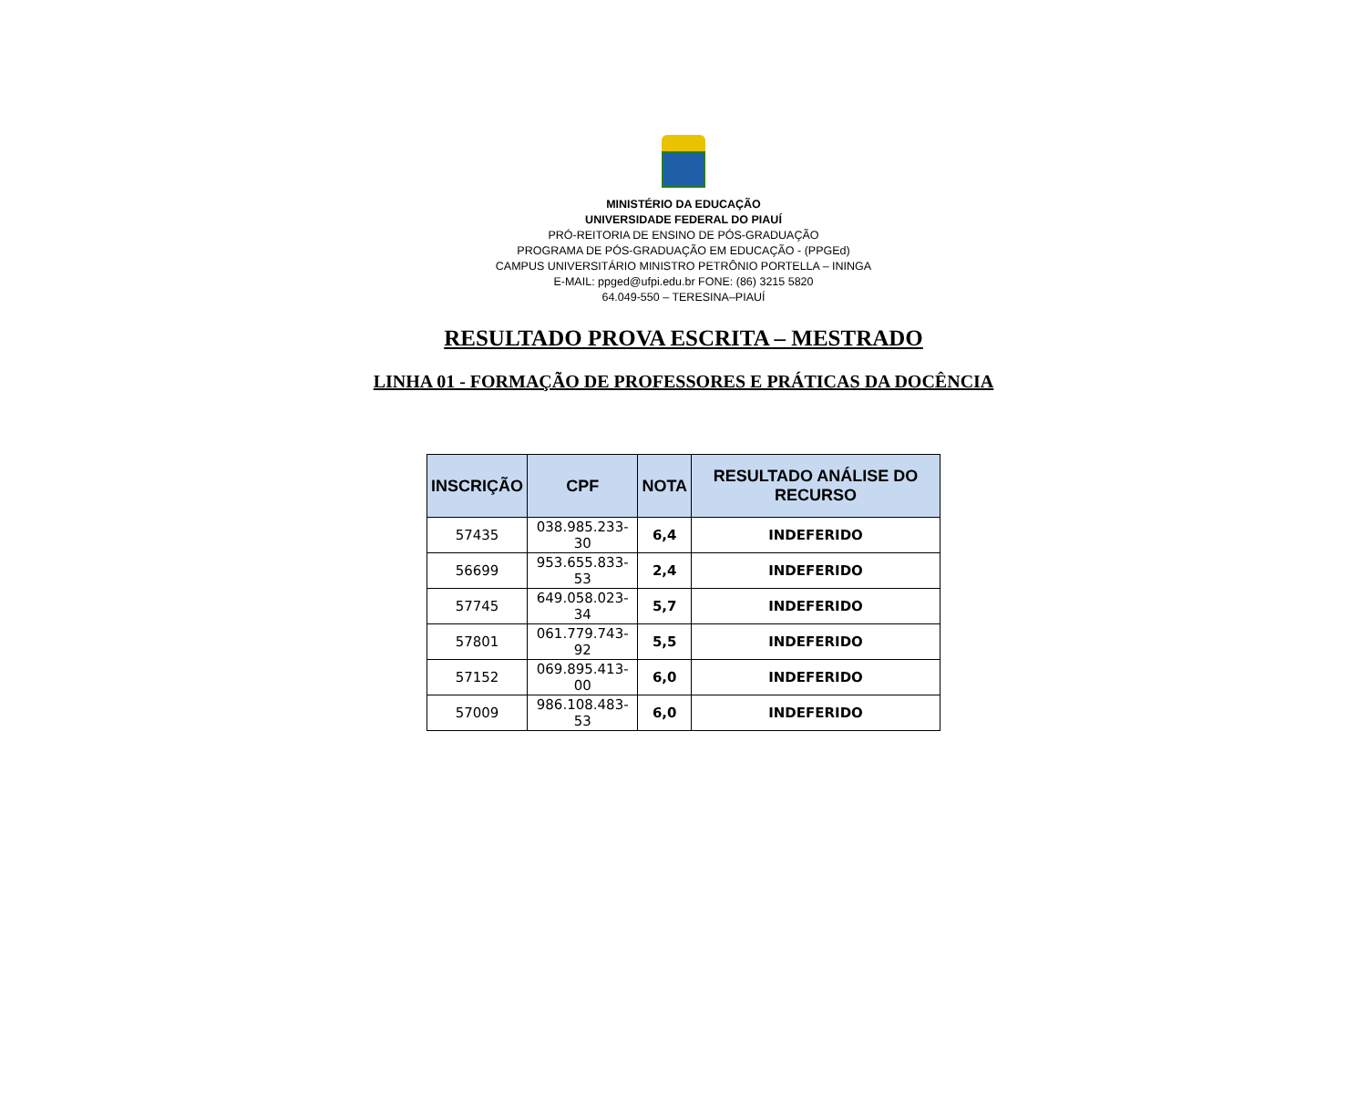MINISTÉRIO DA EDUCAÇÃO
UNIVERSIDADE FEDERAL DO PIAUÍ
PRÓ-REITORIA DE ENSINO DE PÓS-GRADUAÇÃO
PROGRAMA DE PÓS-GRADUAÇÃO EM EDUCAÇÃO - (PPGEd)
CAMPUS UNIVERSITÁRIO MINISTRO PETRÔNIO PORTELLA – ININGA
E-MAIL: ppged@ufpi.edu.br FONE: (86) 3215 5820
64.049-550 – TERESINA–PIAUÍ
RESULTADO PROVA ESCRITA – MESTRADO
LINHA 01 - FORMAÇÃO DE PROFESSORES E PRÁTICAS DA DOCÊNCIA
| INSCRIÇÃO | CPF | NOTA | RESULTADO ANÁLISE DO RECURSO |
| --- | --- | --- | --- |
| 57435 | 038.985.233- 30 | 6,4 | INDEFERIDO |
| 56699 | 953.655.833- 53 | 2,4 | INDEFERIDO |
| 57745 | 649.058.023- 34 | 5,7 | INDEFERIDO |
| 57801 | 061.779.743-92 | 5,5 | INDEFERIDO |
| 57152 | 069.895.413- 00 | 6,0 | INDEFERIDO |
| 57009 | 986.108.483- 53 | 6,0 | INDEFERIDO |